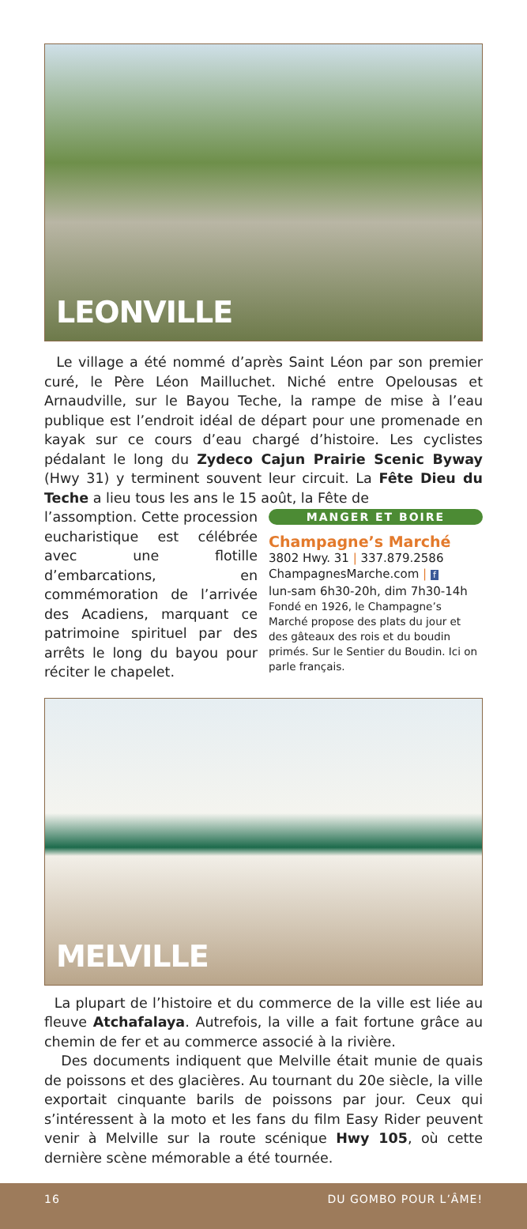LEONVILLE
Le village a été nommé d’après Saint Léon par son premier curé, le Père Léon Mailluchet. Niché entre Opelousas et Arnaudville, sur le Bayou Teche, la rampe de mise à l’eau publique est l’endroit idéal de départ pour une promenade en kayak sur ce cours d’eau chargé d’histoire. Les cyclistes pédalant le long du Zydeco Cajun Prairie Scenic Byway (Hwy 31) y terminent souvent leur circuit. La Fête Dieu du Teche a lieu tous les ans le 15 août, la Fête de
l’assomption. Cette procession eucharistique est célébrée avec une flotille d’embarcations, en commémoration de l’arrivée des Acadiens, marquant ce patrimoine spirituel par des arrêts le long du bayou pour réciter le chapelet.
MANGER ET BOIRE
Champagne’s Marché
3802 Hwy. 31 | 337.879.2586
ChampagnesMarche.com | f
lun-sam 6h30-20h, dim 7h30-14h
Fondé en 1926, le Champagne’s Marché propose des plats du jour et des gâteaux des rois et du boudin primés. Sur le Sentier du Boudin. Ici on parle français.
MELVILLE
La plupart de l’histoire et du commerce de la ville est liée au fleuve Atchafalaya. Autrefois, la ville a fait fortune grâce au chemin de fer et au commerce associé à la rivière.
Des documents indiquent que Melville était munie de quais de poissons et des glacières. Au tournant du 20e siècle, la ville exportait cinquante barils de poissons par jour. Ceux qui s’intéressent à la moto et les fans du film Easy Rider peuvent venir à Melville sur la route scénique Hwy 105, où cette dernière scène mémorable a été tournée.
16 DU GOMBO POUR L’ÂME!